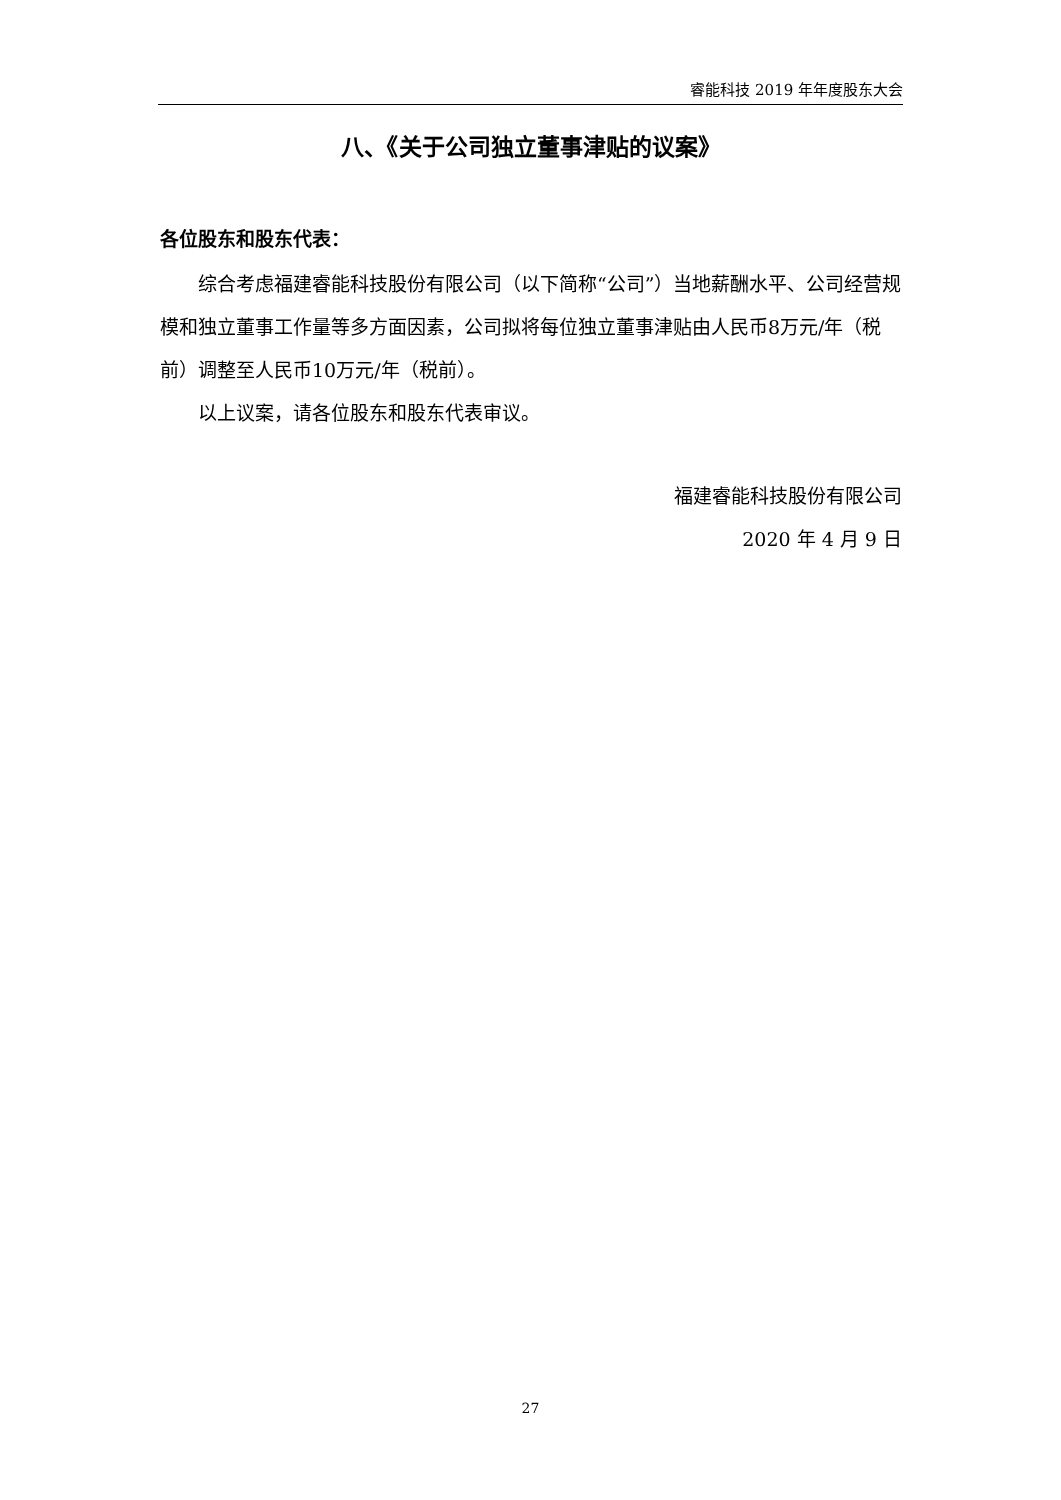睿能科技 2019 年年度股东大会
八、《关于公司独立董事津贴的议案》
各位股东和股东代表：
综合考虑福建睿能科技股份有限公司（以下简称“公司”）当地薪酬水平、公司经营规模和独立董事工作量等多方面因素，公司拟将每位独立董事津贴由人民币8万元/年（税前）调整至人民币10万元/年（税前）。
以上议案，请各位股东和股东代表审议。
福建睿能科技股份有限公司
2020 年 4 月 9 日
27